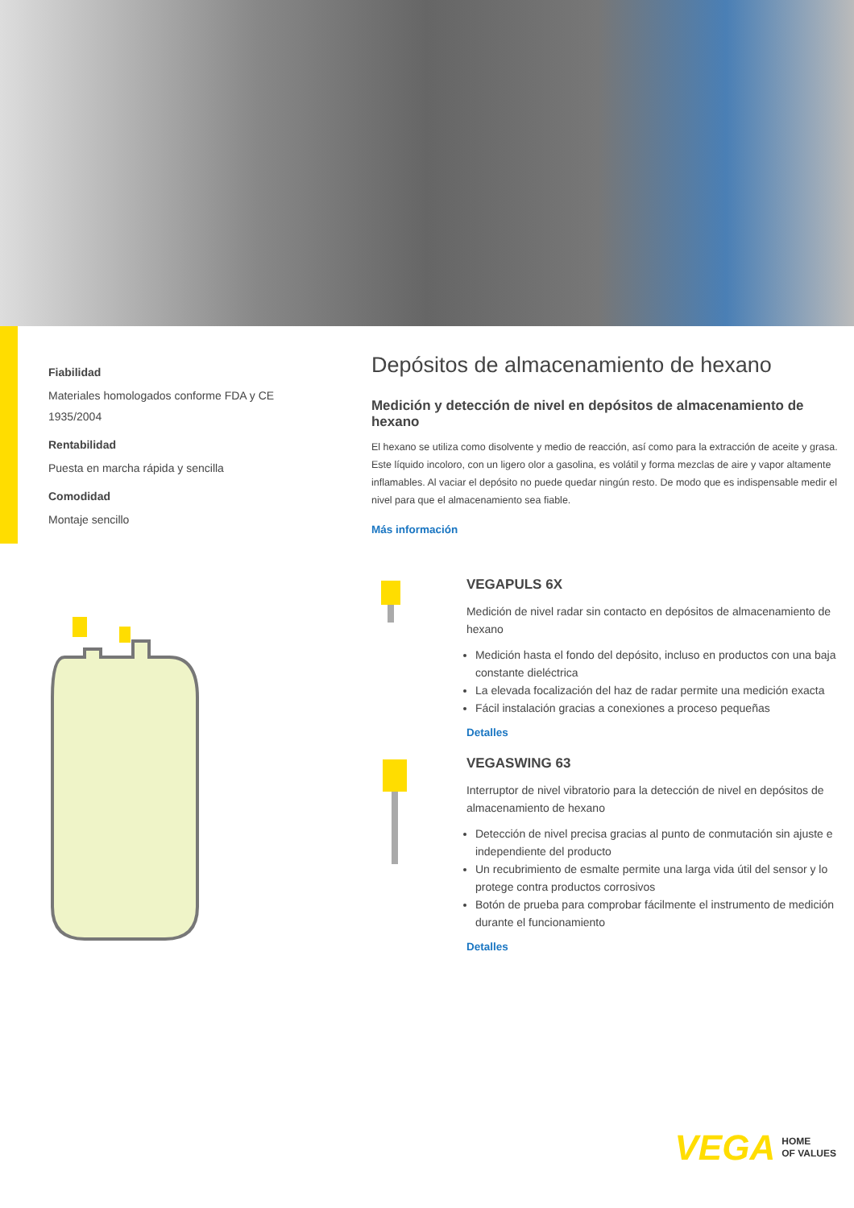Fiabilidad
Materiales homologados conforme FDA y CE 1935/2004
Rentabilidad
Puesta en marcha rápida y sencilla
Comodidad
Montaje sencillo
Depósitos de almacenamiento de hexano
Medición y detección de nivel en depósitos de almacenamiento de hexano
El hexano se utiliza como disolvente y medio de reacción, así como para la extracción de aceite y grasa. Este líquido incoloro, con un ligero olor a gasolina, es volátil y forma mezclas de aire y vapor altamente inflamables. Al vaciar el depósito no puede quedar ningún resto. De modo que es indispensable medir el nivel para que el almacenamiento sea fiable.
Más información
VEGAPULS 6X
Medición de nivel radar sin contacto en depósitos de almacenamiento de hexano
Medición hasta el fondo del depósito, incluso en productos con una baja constante dieléctrica
La elevada focalización del haz de radar permite una medición exacta
Fácil instalación gracias a conexiones a proceso pequeñas
Detalles
VEGASWING 63
Interruptor de nivel vibratorio para la detección de nivel en depósitos de almacenamiento de hexano
Detección de nivel precisa gracias al punto de conmutación sin ajuste e independiente del producto
Un recubrimiento de esmalte permite una larga vida útil del sensor y lo protege contra productos corrosivos
Botón de prueba para comprobar fácilmente el instrumento de medición durante el funcionamiento
Detalles
VEGA HOME
OF VALUES